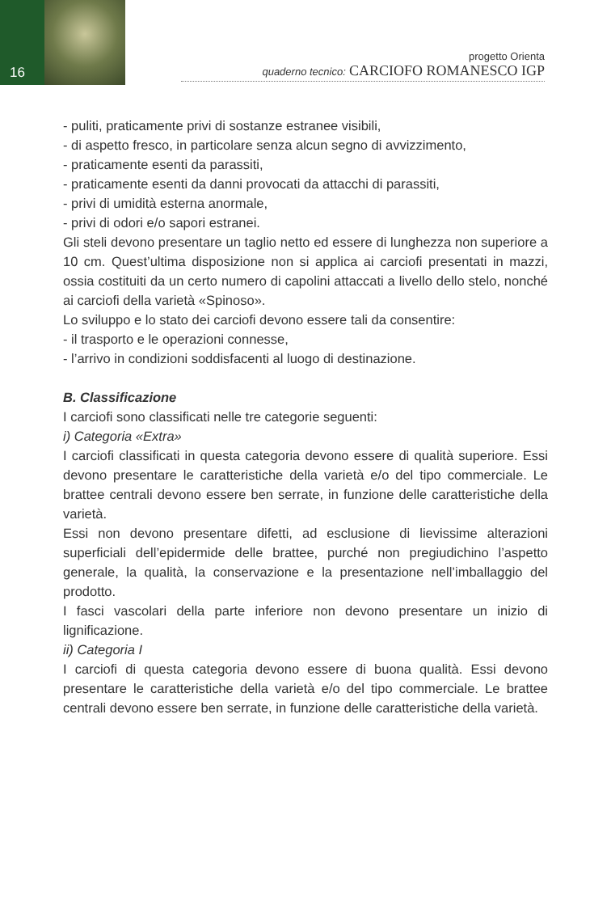16
progetto Orienta
quaderno tecnico: CARCIOFO ROMANESCO IGP
- puliti, praticamente privi di sostanze estranee visibili,
- di aspetto fresco, in particolare senza alcun segno di avvizzimento,
- praticamente esenti da parassiti,
- praticamente esenti da danni provocati da attacchi di parassiti,
- privi di umidità esterna anormale,
- privi di odori e/o sapori estranei.
Gli steli devono presentare un taglio netto ed essere di lunghezza non superiore a 10 cm. Quest’ultima disposizione non si applica ai carciofi presentati in mazzi, ossia costituiti da un certo numero di capolini attaccati a livello dello stelo, nonché ai carciofi della varietà «Spinoso».
Lo sviluppo e lo stato dei carciofi devono essere tali da consentire:
- il trasporto e le operazioni connesse,
- l’arrivo in condizioni soddisfacenti al luogo di destinazione.
B. Classificazione
I carciofi sono classificati nelle tre categorie seguenti:
i) Categoria «Extra»
I carciofi classificati in questa categoria devono essere di qualità superiore. Essi devono presentare le caratteristiche della varietà e/o del tipo commerciale. Le brattee centrali devono essere ben serrate, in funzione delle caratteristiche della varietà.
Essi non devono presentare difetti, ad esclusione di lievissime alterazioni superficiali dell’epidermide delle brattee, purché non pregiudichino l’aspetto generale, la qualità, la conservazione e la presentazione nell’imballaggio del prodotto.
I fasci vascolari della parte inferiore non devono presentare un inizio di lignificazione.
ii) Categoria I
I carciofi di questa categoria devono essere di buona qualità. Essi devono presentare le caratteristiche della varietà e/o del tipo commerciale. Le brattee centrali devono essere ben serrate, in funzione delle caratteristiche della varietà.